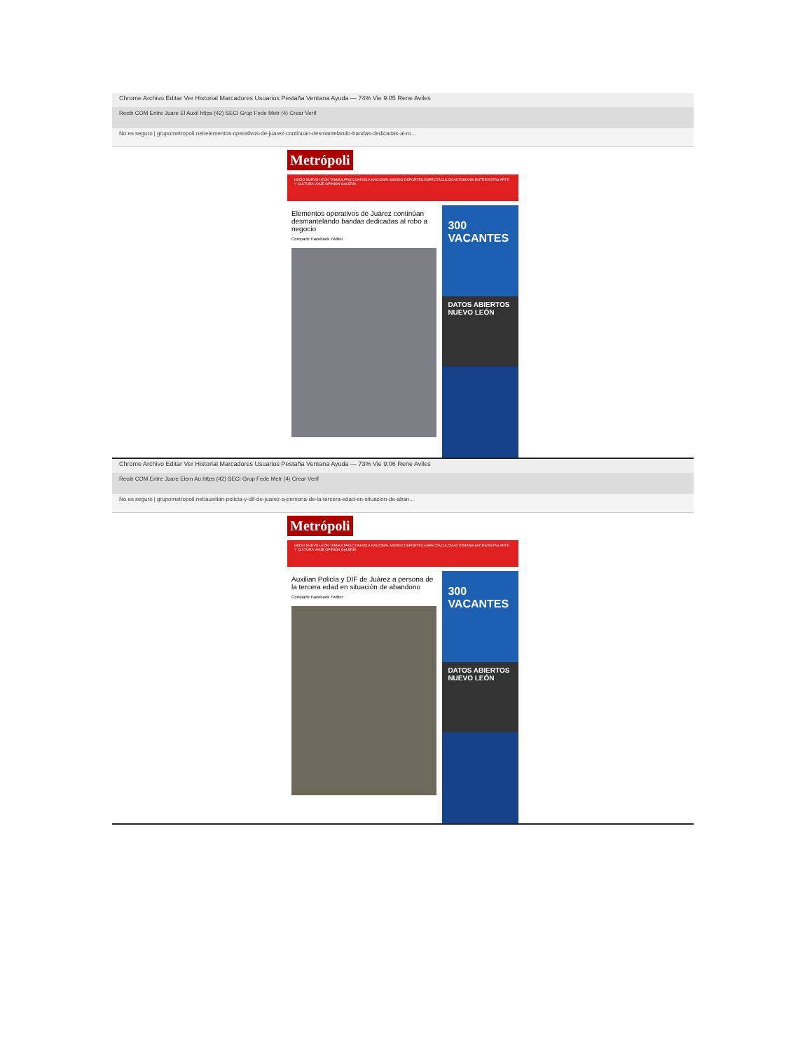Chrome Archivo Editar Ver Historial Marcadores Usuarios Pestaña Ventana Ayuda — 74% Vie 9:05 Rene Aviles
Recib COM Entre Juare El Auxil https (42) SECI Grup Fede Metr (4) Crear Verif
No es seguro | grupometropoli.net/elementos-operativos-de-juarez-continuan-desmantelando-bandas-dedicadas-al-ro...
Metrópoli
INICIO NUEVO LEÓN TAMAULIPAS COAHUILA NACIONAL MUNDO DEPORTES ESPECTÁCULOS AUTOMANÍA ENTREVISTAS ARTE Y CULTURA VIAJE OPINIÓN GALERÍA
Elementos operativos de Juárez continúan desmantelando bandas dedicadas al robo a negocio
Compartir Facebook Twitter
300 VACANTES
DATOS ABIERTOS NUEVO LEÓN
Chrome Archivo Editar Ver Historial Marcadores Usuarios Pestaña Ventana Ayuda — 73% Vie 9:06 Rene Aviles
Recib COM Entre Juare Elem Au https (42) SECI Grup Fede Metr (4) Crear Verif
No es seguro | grupometropoli.net/auxilian-policia-y-dif-de-juarez-a-persona-de-la-tercera-edad-en-situacion-de-aban...
Metrópoli
INICIO NUEVO LEÓN TAMAULIPAS COAHUILA NACIONAL MUNDO DEPORTES ESPECTÁCULOS AUTOMANÍA ENTREVISTAS ARTE Y CULTURA VIAJE OPINIÓN GALERÍA
Auxilian Policía y DIF de Juárez a persona de la tercera edad en situación de abandono
Compartir Facebook Twitter
300 VACANTES
DATOS ABIERTOS NUEVO LEÓN